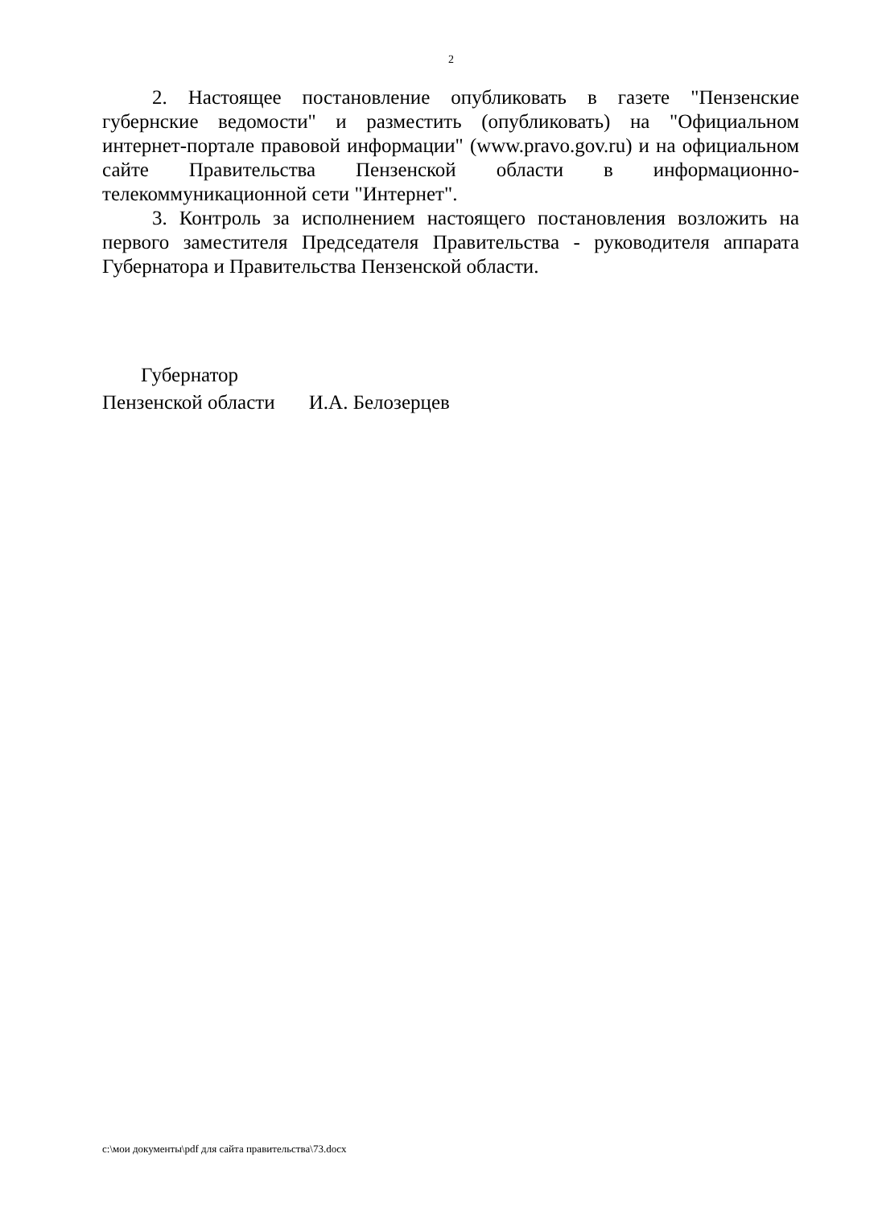2
2. Настоящее постановление опубликовать в газете "Пензенские губернские ведомости" и разместить (опубликовать) на "Официальном интернет-портале правовой информации" (www.pravo.gov.ru) и на официальном сайте Правительства Пензенской области в информационно-телекоммуникационной сети "Интернет".
3. Контроль за исполнением настоящего постановления возложить на первого заместителя Председателя Правительства - руководителя аппарата Губернатора и Правительства Пензенской области.
Губернатор
Пензенской области И.А. Белозерцев
c:\мои документы\pdf для сайта правительства\73.docx